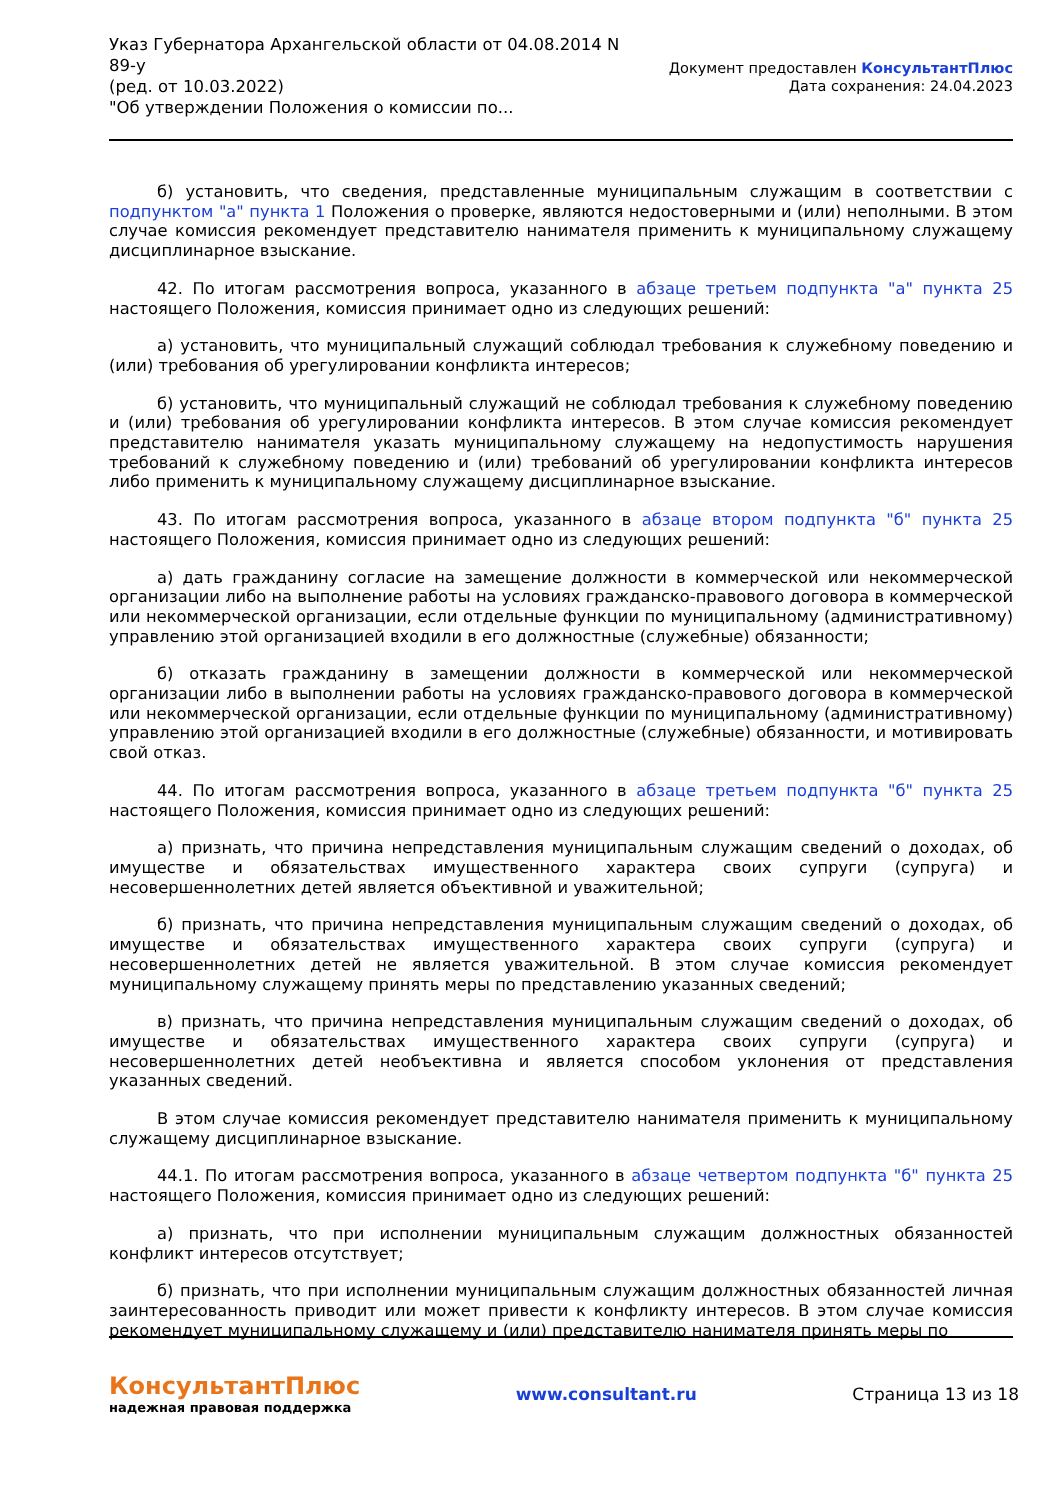Указ Губернатора Архангельской области от 04.08.2014 N
89-у
(ред. от 10.03.2022)
"Об утверждении Положения о комиссии по...
Документ предоставлен КонсультантПлюс
Дата сохранения: 24.04.2023
б) установить, что сведения, представленные муниципальным служащим в соответствии с подпунктом "а" пункта 1 Положения о проверке, являются недостоверными и (или) неполными. В этом случае комиссия рекомендует представителю нанимателя применить к муниципальному служащему дисциплинарное взыскание.
42. По итогам рассмотрения вопроса, указанного в абзаце третьем подпункта "а" пункта 25 настоящего Положения, комиссия принимает одно из следующих решений:
а) установить, что муниципальный служащий соблюдал требования к служебному поведению и (или) требования об урегулировании конфликта интересов;
б) установить, что муниципальный служащий не соблюдал требования к служебному поведению и (или) требования об урегулировании конфликта интересов. В этом случае комиссия рекомендует представителю нанимателя указать муниципальному служащему на недопустимость нарушения требований к служебному поведению и (или) требований об урегулировании конфликта интересов либо применить к муниципальному служащему дисциплинарное взыскание.
43. По итогам рассмотрения вопроса, указанного в абзаце втором подпункта "б" пункта 25 настоящего Положения, комиссия принимает одно из следующих решений:
а) дать гражданину согласие на замещение должности в коммерческой или некоммерческой организации либо на выполнение работы на условиях гражданско-правового договора в коммерческой или некоммерческой организации, если отдельные функции по муниципальному (административному) управлению этой организацией входили в его должностные (служебные) обязанности;
б) отказать гражданину в замещении должности в коммерческой или некоммерческой организации либо в выполнении работы на условиях гражданско-правового договора в коммерческой или некоммерческой организации, если отдельные функции по муниципальному (административному) управлению этой организацией входили в его должностные (служебные) обязанности, и мотивировать свой отказ.
44. По итогам рассмотрения вопроса, указанного в абзаце третьем подпункта "б" пункта 25 настоящего Положения, комиссия принимает одно из следующих решений:
а) признать, что причина непредставления муниципальным служащим сведений о доходах, об имуществе и обязательствах имущественного характера своих супруги (супруга) и несовершеннолетних детей является объективной и уважительной;
б) признать, что причина непредставления муниципальным служащим сведений о доходах, об имуществе и обязательствах имущественного характера своих супруги (супруга) и несовершеннолетних детей не является уважительной. В этом случае комиссия рекомендует муниципальному служащему принять меры по представлению указанных сведений;
в) признать, что причина непредставления муниципальным служащим сведений о доходах, об имуществе и обязательствах имущественного характера своих супруги (супруга) и несовершеннолетних детей необъективна и является способом уклонения от представления указанных сведений.
В этом случае комиссия рекомендует представителю нанимателя применить к муниципальному служащему дисциплинарное взыскание.
44.1. По итогам рассмотрения вопроса, указанного в абзаце четвертом подпункта "б" пункта 25 настоящего Положения, комиссия принимает одно из следующих решений:
а) признать, что при исполнении муниципальным служащим должностных обязанностей конфликт интересов отсутствует;
б) признать, что при исполнении муниципальным служащим должностных обязанностей личная заинтересованность приводит или может привести к конфликту интересов. В этом случае комиссия рекомендует муниципальному служащему и (или) представителю нанимателя принять меры по
КонсультантПлюс
надежная правовая поддержка
www.consultant.ru Страница 13 из 18